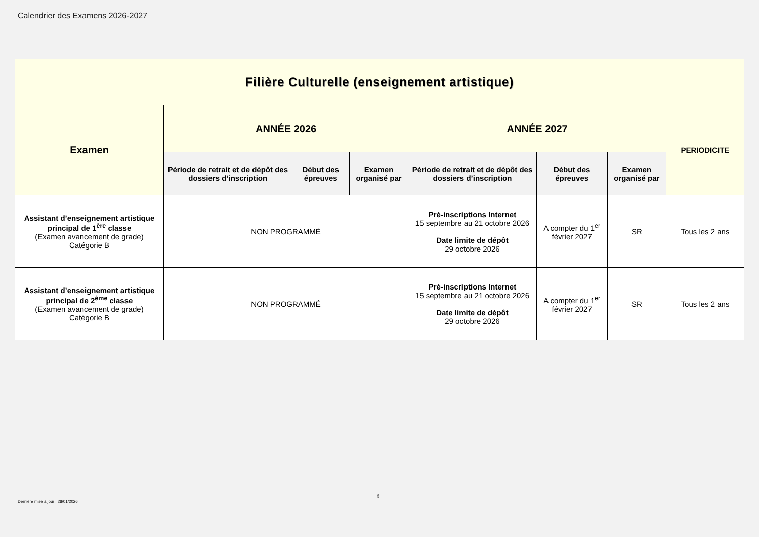Calendrier des Examens 2026-2027
| Filière Culturelle (enseignement artistique) | | | | | | | |
| --- | --- | --- | --- | --- | --- | --- | --- |
| Examen | ANNÉE 2026 | | | ANNÉE 2027 | | | PERIODICITE |
| | Période de retrait et de dépôt des dossiers d’inscription | Début des épreuves | Examen organisé par | Période de retrait et de dépôt des dossiers d’inscription | Début des épreuves | Examen organisé par | |
| Assistant d’enseignement artistique principal de 1<sup>ère</sup> classe (Examen avancement de grade) Catégorie B | NON PROGRAMMÉ | | | Pré-inscriptions Internet 15 septembre au 21 octobre 2026 Date limite de dépôt 29 octobre 2026 | A compter du 1<sup>er</sup> février 2027 | SR | Tous les 2 ans |
| Assistant d’enseignement artistique principal de 2<sup>ème</sup> classe (Examen avancement de grade) Catégorie B | NON PROGRAMMÉ | | | Pré-inscriptions Internet 15 septembre au 21 octobre 2026 Date limite de dépôt 29 octobre 2026 | A compter du 1<sup>er</sup> février 2027 | SR | Tous les 2 ans |
5
Dernière mise à jour : 28/01/2026